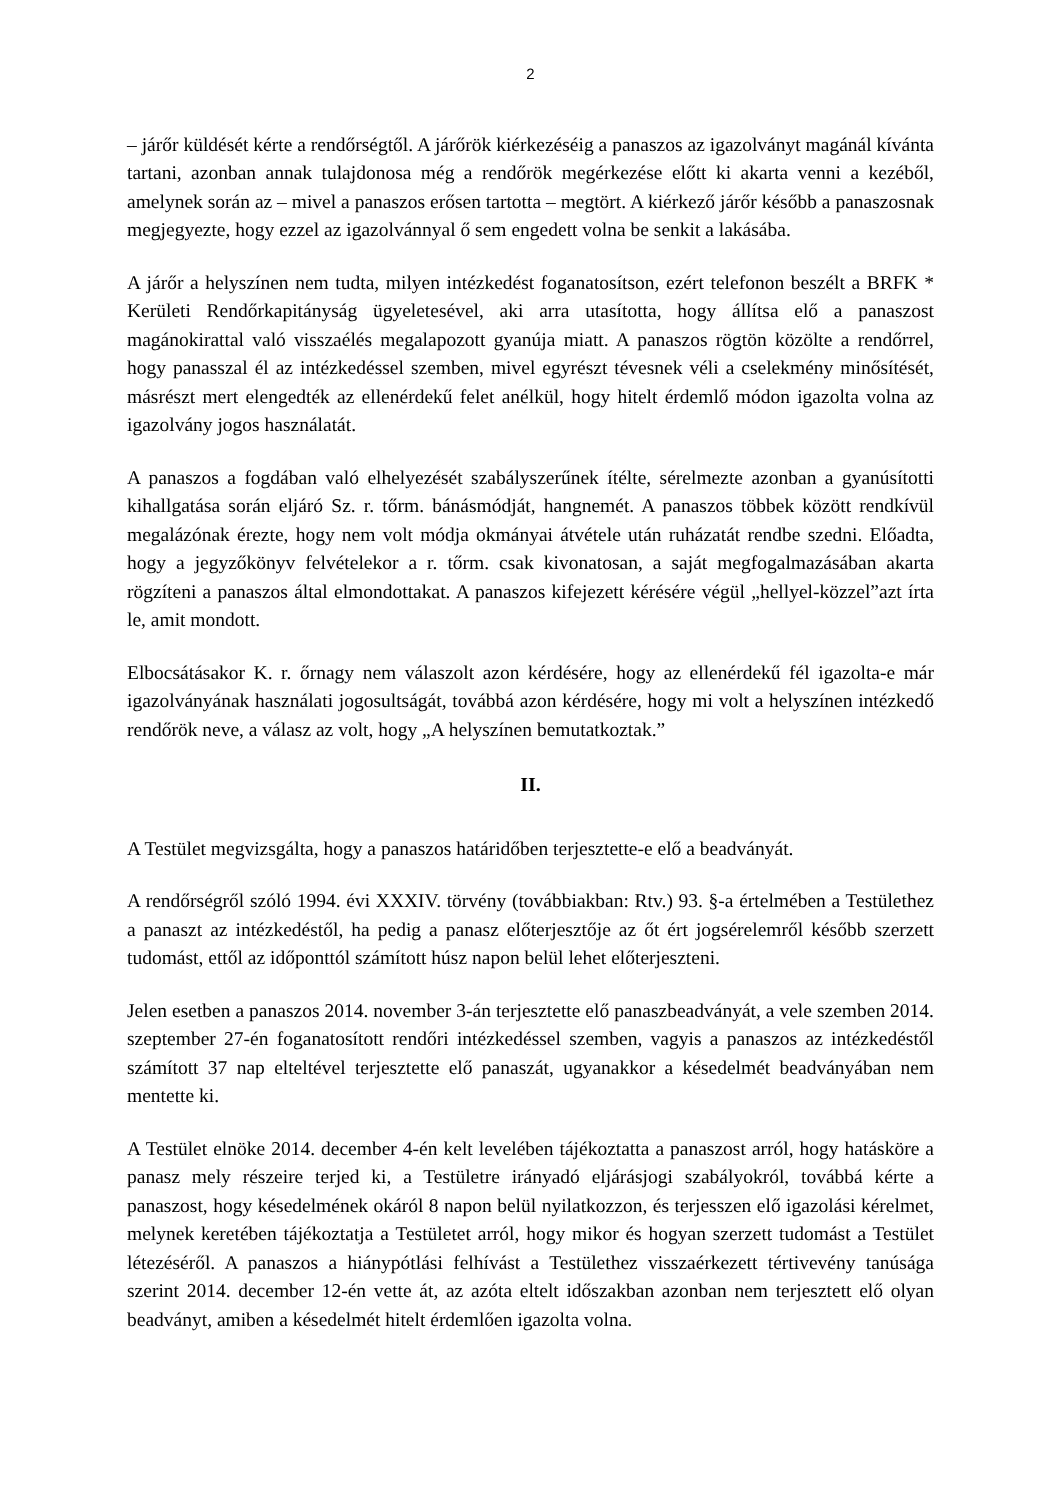2
– járőr küldését kérte a rendőrségtől. A járőrök kiérkezéséig a panaszos az igazolványt magánál kívánta tartani, azonban annak tulajdonosa még a rendőrök megérkezése előtt ki akarta venni a kezéből, amelynek során az – mivel a panaszos erősen tartotta – megtört. A kiérkező járőr később a panaszosnak megjegyezte, hogy ezzel az igazolvánnyal ő sem engedett volna be senkit a lakásába.
A járőr a helyszínen nem tudta, milyen intézkedést foganatosítson, ezért telefonon beszélt a BRFK * Kerületi Rendőrkapitányság ügyeletesével, aki arra utasította, hogy állítsa elő a panaszost magánokirattal való visszaélés megalapozott gyanúja miatt. A panaszos rögtön közölte a rendőrrel, hogy panasszal él az intézkedéssel szemben, mivel egyrészt tévesnek véli a cselekmény minősítését, másrészt mert elengedték az ellenérdekű felet anélkül, hogy hitelt érdemlő módon igazolta volna az igazolvány jogos használatát.
A panaszos a fogdában való elhelyezését szabályszerűnek ítélte, sérelmezte azonban a gyanúsítotti kihallgatása során eljáró Sz. r. tőrm. bánásmódját, hangnemét. A panaszos többek között rendkívül megalázónak érezte, hogy nem volt módja okmányai átvétele után ruházatát rendbe szedni. Előadta, hogy a jegyzőkönyv felvételekor a r. tőrm. csak kivonatosan, a saját megfogalmazásában akarta rögzíteni a panaszos által elmondottakat. A panaszos kifejezett kérésére végül „hellyel-közzel”azt írta le, amit mondott.
Elbocsátásakor K. r. őrnagy nem válaszolt azon kérdésére, hogy az ellenérdekű fél igazolta-e már igazolványának használati jogosultságát, továbbá azon kérdésére, hogy mi volt a helyszínen intézkedő rendőrök neve, a válasz az volt, hogy „A helyszínen bemutatkoztak.”
II.
A Testület megvizsgálta, hogy a panaszos határidőben terjesztette-e elő a beadványát.
A rendőrségről szóló 1994. évi XXXIV. törvény (továbbiakban: Rtv.) 93. §-a értelmében a Testülethez a panaszt az intézkedéstől, ha pedig a panasz előterjesztője az őt ért jogsérelemről később szerzett tudomást, ettől az időponttól számított húsz napon belül lehet előterjeszteni.
Jelen esetben a panaszos 2014. november 3-án terjesztette elő panaszbeadványát, a vele szemben 2014. szeptember 27-én foganatosított rendőri intézkedéssel szemben, vagyis a panaszos az intézkedéstől számított 37 nap elteltével terjesztette elő panaszát, ugyanakkor a késedelmét beadványában nem mentette ki.
A Testület elnöke 2014. december 4-én kelt levelében tájékoztatta a panaszost arról, hogy hatásköre a panasz mely részeire terjed ki, a Testületre irányadó eljárásjogi szabályokról, továbbá kérte a panaszost, hogy késedelmének okáról 8 napon belül nyilatkozzon, és terjesszen elő igazolási kérelmet, melynek keretében tájékoztatja a Testületet arról, hogy mikor és hogyan szerzett tudomást a Testület létezéséről. A panaszos a hiánypótlási felhívást a Testülethez visszaérkezett tértivevény tanúsága szerint 2014. december 12-én vette át, az azóta eltelt időszakban azonban nem terjesztett elő olyan beadványt, amiben a késedelmét hitelt érdemlően igazolta volna.